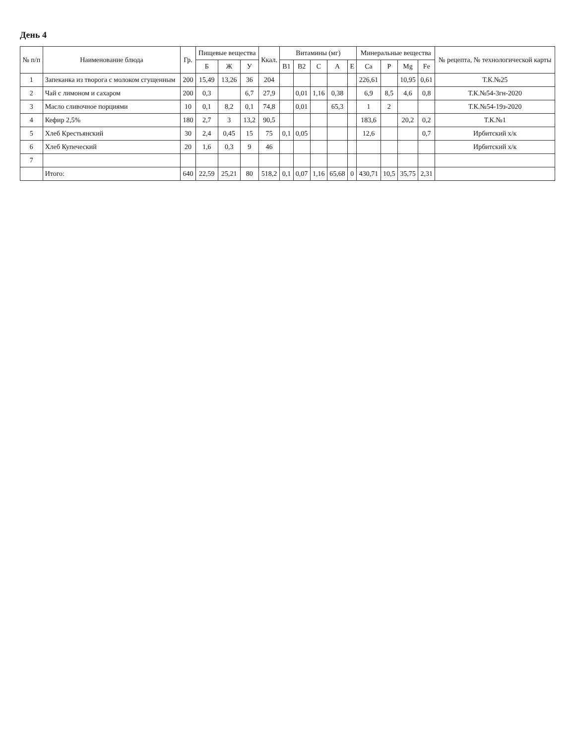День 4
| № п/п | Наименование блюда | Гр. | Пищевые вещества | | | Ккал. | Витамины (мг) | | | | | Минеральные вещества | | | | № рецепта, № технологической карты |
| --- | --- | --- | --- | --- | --- | --- | --- | --- | --- | --- | --- | --- | --- | --- | --- | --- |
| | | | Б | Ж | У | | B1 | B2 | C | A | E | Ca | P | Mg | Fe | |
| 1 | Запеканка из творога с молоком сгущенным | 200 | 15,49 | 13,26 | 36 | 204 | | | | | | 226,61 | | 10,95 | 0,61 | Т.К.№25 |
| 2 | Чай с лимоном и сахаром | 200 | 0,3 | | 6,7 | 27,9 | | 0,01 | 1,16 | 0,38 | | 6,9 | 8,5 | 4,6 | 0,8 | Т.К.№54-3гн-2020 |
| 3 | Масло сливочное порциями | 10 | 0,1 | 8,2 | 0,1 | 74,8 | | 0,01 | | 65,3 | | 1 | 2 | | | Т.К.№54-19з-2020 |
| 4 | Кефир 2,5% | 180 | 2,7 | 3 | 13,2 | 90,5 | | | | | | 183,6 | | 20,2 | 0,2 | Т.К.№1 |
| 5 | Хлеб Крестьянский | 30 | 2,4 | 0,45 | 15 | 75 | 0,1 | 0,05 | | | | 12,6 | | | 0,7 | Ирбитский х/к |
| 6 | Хлеб Купеческий | 20 | 1,6 | 0,3 | 9 | 46 | | | | | | | | | | Ирбитский х/к |
| 7 | | | | | | | | | | | | | | | | |
| | Итого: | 640 | 22,59 | 25,21 | 80 | 518,2 | 0,1 | 0,07 | 1,16 | 65,68 | 0 | 430,71 | 10,5 | 35,75 | 2,31 | |